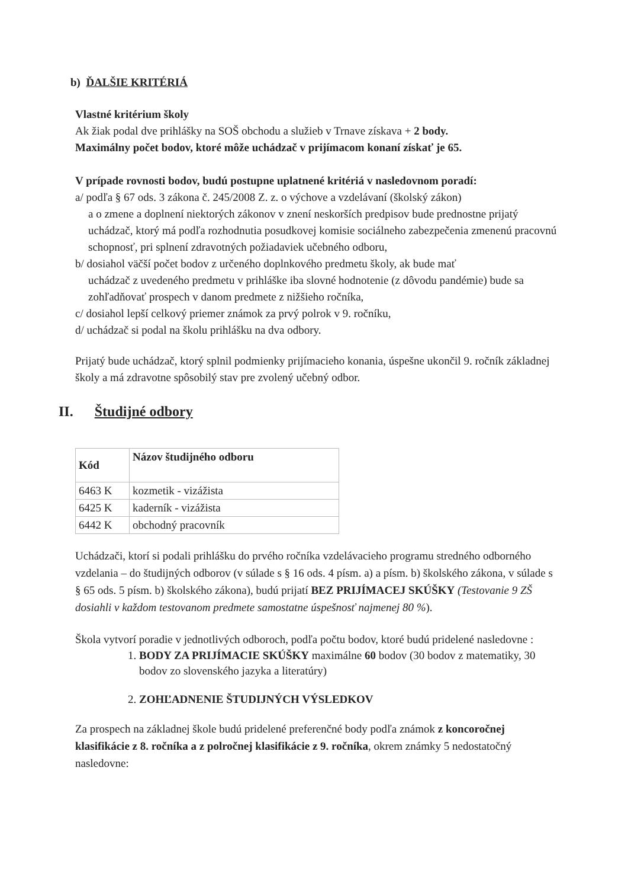b) ĎALŠIE KRITÉRIÁ
Vlastné kritérium školy
Ak žiak podal dve prihlášky na SOŠ obchodu a služieb v Trnave získava + 2 body.
Maximálny počet bodov, ktoré môže uchádzač v prijímacom konaní získať je 65.
V prípade rovnosti bodov, budú postupne uplatnené kritériá v nasledovnom poradí:
a/ podľa § 67 ods. 3 zákona č. 245/2008 Z. z. o výchove a vzdelávaní (školský zákon)
a o zmene a doplnení niektorých zákonov v znení neskorších predpisov bude prednostne prijatý uchádzač, ktorý má podľa rozhodnutia posudkovej komisie sociálneho zabezpečenia zmenenú pracovnú schopnosť, pri splnení zdravotných požiadaviek učebného odboru,
b/ dosiahol väčší počet bodov z určeného doplnkového predmetu školy, ak bude mať
uchádzač z uvedeného predmetu v prihláške iba slovné hodnotenie (z dôvodu pandémie) bude sa zohľadňovať prospech v danom predmete z nižšieho ročníka,
c/ dosiahol lepší celkový priemer známok za prvý polrok v 9. ročníku,
d/ uchádzač si podal na školu prihlášku na dva odbory.
Prijatý bude uchádzač, ktorý splnil podmienky prijímacieho konania, úspešne ukončil 9. ročník základnej školy a má zdravotne spôsobilý stav pre zvolený učebný odbor.
II. Študijné odbory
| Kód | Názov študijného odboru |
| --- | --- |
| 6463 K | kozmetik - vizážista |
| 6425 K | kaderník - vizážista |
| 6442 K | obchodný pracovník |
Uchádzači, ktorí si podali prihlášku do prvého ročníka vzdelávacieho programu stredného odborného vzdelania – do študijných odborov (v súlade s § 16 ods. 4 písm. a) a písm. b) školského zákona, v súlade s § 65 ods. 5 písm. b) školského zákona), budú prijatí BEZ PRIJÍMACEJ SKÚŠKY (Testovanie 9 ZŠ dosiahli v každom testovanom predmete samostatne úspešnosť najmenej 80 %).
Škola vytvorí poradie v jednotlivých odboroch, podľa počtu bodov, ktoré budú pridelené nasledovne :
1. BODY ZA PRIJÍMACIE SKÚŠKY maximálne 60 bodov (30 bodov z matematiky, 30 bodov zo slovenského jazyka a literatúry)
2. ZOHĽADNENIE ŠTUDIJNÝCH VÝSLEDKOV
Za prospech na základnej škole budú pridelené preferenčné body podľa známok z koncoročnej klasifikácie z 8. ročníka a z polročnej klasifikácie z 9. ročníka, okrem známky 5 nedostatočný nasledovne: